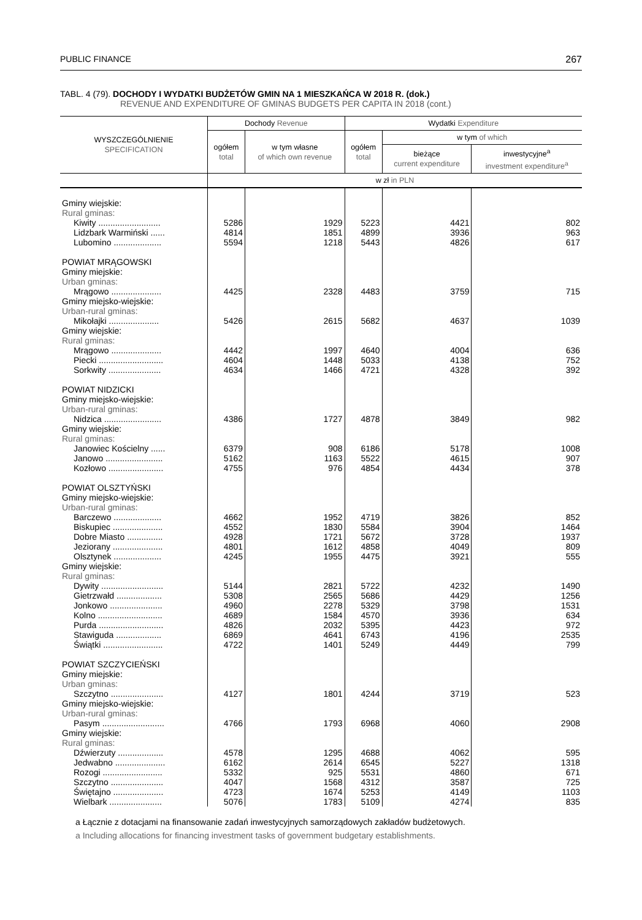PUBLIC FINANCE 267
TABL. 4 (79). DOCHODY I WYDATKI BUDŻETÓW GMIN NA 1 MIESZKAŃCA W 2018 R. (dok.)
REVENUE AND EXPENDITURE OF GMINAS BUDGETS PER CAPITA IN 2018 (cont.)
| WYSZCZEGÓLNIENIE SPECIFICATION | Dochody Revenue | | Wydatki Expenditure | | |
| --- | --- | --- | --- | --- | --- |
| | ogółem total | w tym własne of which own revenue | ogółem total | w tym of which | |
| | | | | bieżące current expenditure | inwestycyjne<sup>a</sup> investment expenditure<sup>a</sup> |
| | w zł in PLN | | | | |
| Gminy wiejskie: Rural gminas: | | | | | |
| Kiwity .......................... | 5286 | 1929 | 5223 | 4421 | 802 |
| Lidzbark Warmiński ...... | 4814 | 1851 | 4899 | 3936 | 963 |
| Lubomino .................... | 5594 | 1218 | 5443 | 4826 | 617 |
| POWIAT MRĄGOWSKI Gminy miejskie: Urban gminas: | | | | | |
| Mrągowo ..................... | 4425 | 2328 | 4483 | 3759 | 715 |
| Gminy miejsko-wiejskie: Urban-rural gminas: | | | | | |
| Mikołajki ..................... | 5426 | 2615 | 5682 | 4637 | 1039 |
| Gminy wiejskie: Rural gminas: | | | | | |
| Mrągowo ..................... | 4442 | 1997 | 4640 | 4004 | 636 |
| Piecki ........................... | 4604 | 1448 | 5033 | 4138 | 752 |
| Sorkwity ...................... | 4634 | 1466 | 4721 | 4328 | 392 |
| POWIAT NIDZICKI Gminy miejsko-wiejskie: Urban-rural gminas: | | | | | |
| Nidzica ........................ | 4386 | 1727 | 4878 | 3849 | 982 |
| Gminy wiejskie: Rural gminas: | | | | | |
| Janowiec Kościelny ...... | 6379 | 908 | 6186 | 5178 | 1008 |
| Janowo ........................ | 5162 | 1163 | 5522 | 4615 | 907 |
| Kozłowo ....................... | 4755 | 976 | 4854 | 4434 | 378 |
| POWIAT OLSZTYŃSKI Gminy miejsko-wiejskie: Urban-rural gminas: | | | | | |
| Barczewo .................... | 4662 | 1952 | 4719 | 3826 | 852 |
| Biskupiec ..................... | 4552 | 1830 | 5584 | 3904 | 1464 |
| Dobre Miasto ............... | 4928 | 1721 | 5672 | 3728 | 1937 |
| Jeziorany ..................... | 4801 | 1612 | 4858 | 4049 | 809 |
| Olsztynek .................... | 4245 | 1955 | 4475 | 3921 | 555 |
| Gminy wiejskie: Rural gminas: | | | | | |
| Dywity .......................... | 5144 | 2821 | 5722 | 4232 | 1490 |
| Gietrzwałd ................... | 5308 | 2565 | 5686 | 4429 | 1256 |
| Jonkowo ...................... | 4960 | 2278 | 5329 | 3798 | 1531 |
| Kolno ........................... | 4689 | 1584 | 4570 | 3936 | 634 |
| Purda ........................... | 4826 | 2032 | 5395 | 4423 | 972 |
| Stawiguda ................... | 6869 | 4641 | 6743 | 4196 | 2535 |
| Świątki ......................... | 4722 | 1401 | 5249 | 4449 | 799 |
| POWIAT SZCZYCIEŃSKI Gminy miejskie: Urban gminas: | | | | | |
| Szczytno ...................... | 4127 | 1801 | 4244 | 3719 | 523 |
| Gminy miejsko-wiejskie: Urban-rural gminas: | | | | | |
| Pasym .......................... | 4766 | 1793 | 6968 | 4060 | 2908 |
| Gminy wiejskie: Rural gminas: | | | | | |
| Dźwierzuty ................... | 4578 | 1295 | 4688 | 4062 | 595 |
| Jedwabno ..................... | 6162 | 2614 | 6545 | 5227 | 1318 |
| Rozogi ......................... | 5332 | 925 | 5531 | 4860 | 671 |
| Szczytno ...................... | 4047 | 1568 | 4312 | 3587 | 725 |
| Świętajno ..................... | 4723 | 1674 | 5253 | 4149 | 1103 |
| Wielbark ...................... | 5076 | 1783 | 5109 | 4274 | 835 |
a Łącznie z dotacjami na finansowanie zadań inwestycyjnych samorządowych zakładów budżetowych.
a Including allocations for financing investment tasks of government budgetary establishments.